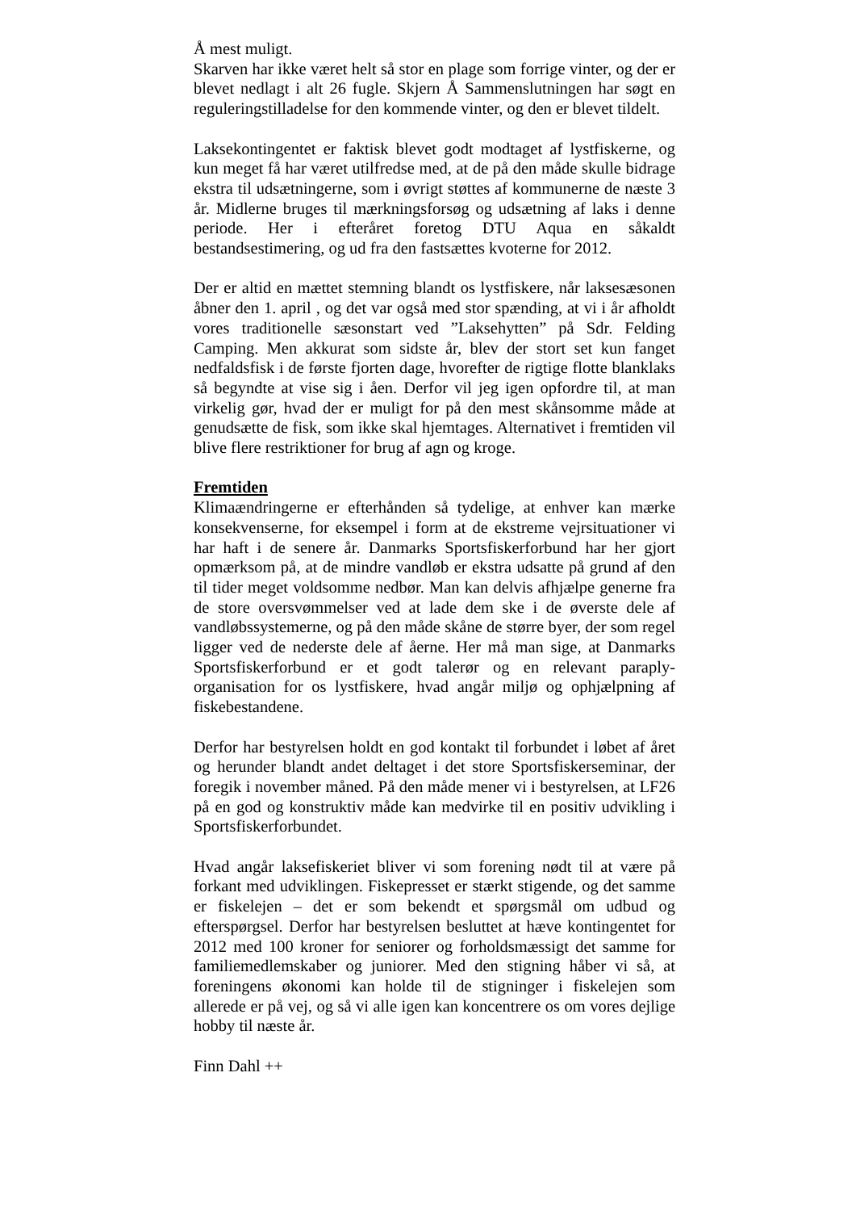Å mest muligt.
Skarven har ikke været helt så stor en plage som forrige vinter, og der er blevet nedlagt i alt 26 fugle. Skjern Å Sammenslutningen har søgt en reguleringstilladelse for den kommende vinter, og den er blevet tildelt.
Laksekontingentet er faktisk blevet godt modtaget af lystfiskerne, og kun meget få har været utilfredse med, at de på den måde skulle bidrage ekstra til udsætningerne, som i øvrigt støttes af kommunerne de næste 3 år. Midlerne bruges til mærkningsforsøg og udsætning af laks i denne periode. Her i efteråret foretog DTU Aqua en såkaldt bestandsestimering, og ud fra den fastsættes kvoterne for 2012.
Der er altid en mættet stemning blandt os lystfiskere, når laksesæsonen åbner den 1. april , og det var også med stor spænding, at vi i år afholdt vores traditionelle sæsonstart ved ”Laksehytten” på Sdr. Felding Camping. Men akkurat som sidste år, blev der stort set kun fanget nedfaldsfisk i de første fjorten dage, hvorefter de rigtige flotte blanklaks så begyndte at vise sig i åen. Derfor vil jeg igen opfordre til, at man virkelig gør, hvad der er muligt for på den mest skånsomme måde at genudsætte de fisk, som ikke skal hjemtages. Alternativet i fremtiden vil blive flere restriktioner for brug af agn og kroge.
Fremtiden
Klimaændringerne er efterhånden så tydelige, at enhver kan mærke konsekvenserne, for eksempel i form at de ekstreme vejrsituationer vi har haft i de senere år. Danmarks Sportsfiskerforbund har her gjort opmærksom på, at de mindre vandløb er ekstra udsatte på grund af den til tider meget voldsomme nedbør. Man kan delvis afhjælpe generne fra de store oversvømmelser ved at lade dem ske i de øverste dele af vandløbssystemerne, og på den måde skåne de større byer, der som regel ligger ved de nederste dele af åerne. Her må man sige, at Danmarks Sportsfiskerforbund er et godt talerør og en relevant paraply-organisation for os lystfiskere, hvad angår miljø og ophjælpning af fiskebestandene.
Derfor har bestyrelsen holdt en god kontakt til forbundet i løbet af året og herunder blandt andet deltaget i det store Sportsfiskerseminar, der foregik i november måned. På den måde mener vi i bestyrelsen, at LF26 på en god og konstruktiv måde kan medvirke til en positiv udvikling i Sportsfiskerforbundet.
Hvad angår laksefiskeriet bliver vi som forening nødt til at være på forkant med udviklingen. Fiskepresset er stærkt stigende, og det samme er fiskelejen – det er som bekendt et spørgsmål om udbud og efterspørgsel. Derfor har bestyrelsen besluttet at hæve kontingentet for 2012 med 100 kroner for seniorer og forholdsmæssigt det samme for familiemedlemskaber og juniorer. Med den stigning håber vi så, at foreningens økonomi kan holde til de stigninger i fiskelejen som allerede er på vej, og så vi alle igen kan koncentrere os om vores dejlige hobby til næste år.
Finn Dahl ++